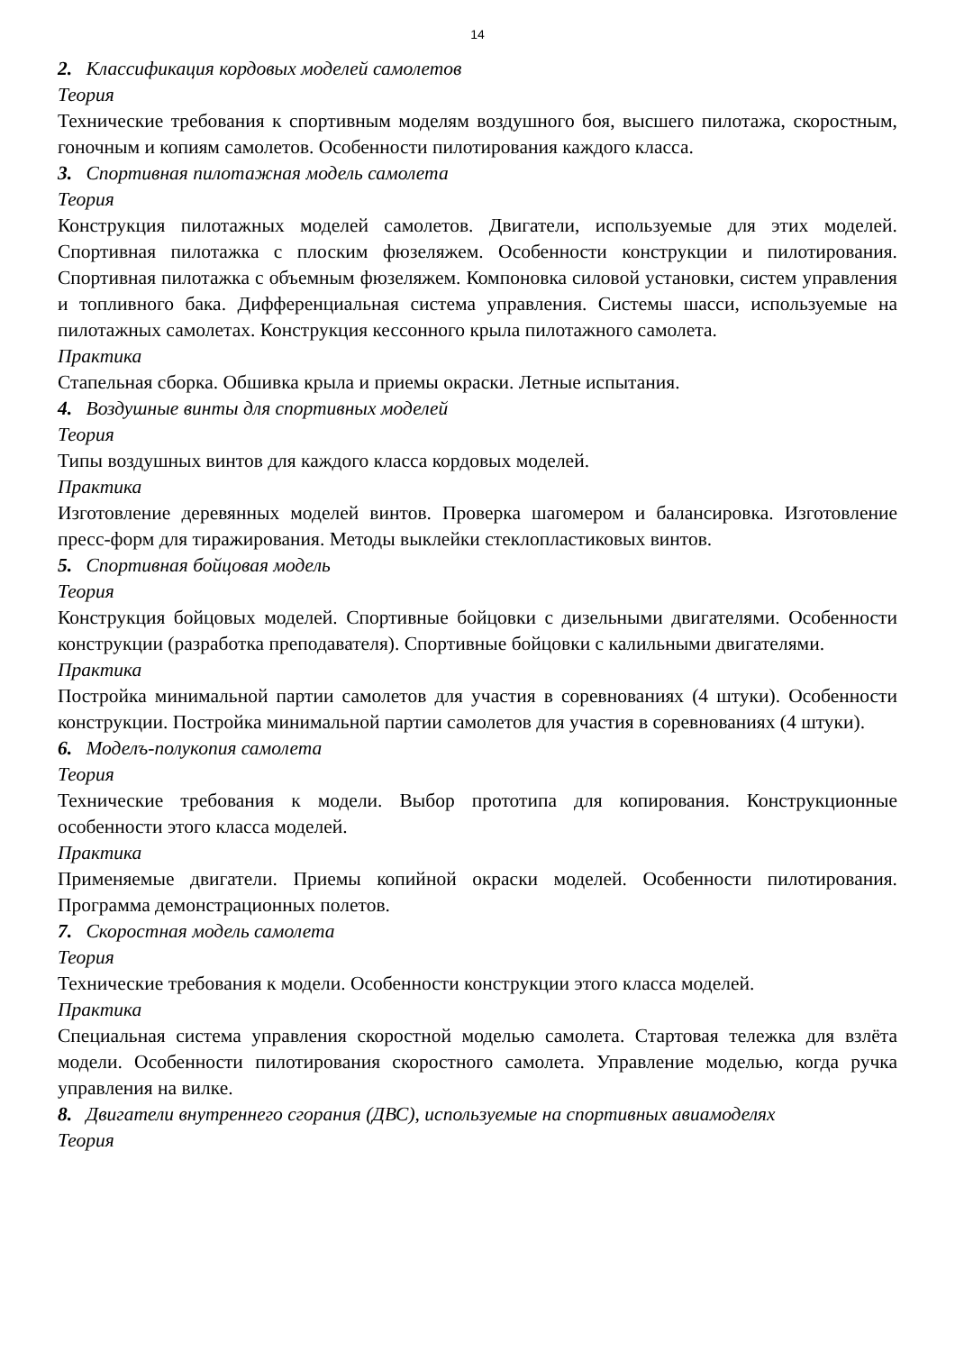14
2. Классификация кордовых моделей самолетов
Теория
Технические требования к спортивным моделям воздушного боя, высшего пилотажа, скоростным, гоночным и копиям самолетов. Особенности пилотирования каждого класса.
3. Спортивная пилотажная модель самолета
Теория
Конструкция пилотажных моделей самолетов. Двигатели, используемые для этих моделей. Спортивная пилотажка с плоским фюзеляжем. Особенности конструкции и пилотирования. Спортивная пилотажка с объемным фюзеляжем. Компоновка силовой установки, систем управления и топливного бака. Дифференциальная система управления. Системы шасси, используемые на пилотажных самолетах. Конструкция кессонного крыла пилотажного самолета.
Практика
Стапельная сборка. Обшивка крыла и приемы окраски. Летные испытания.
4. Воздушные винты для спортивных моделей
Теория
Типы воздушных винтов для каждого класса кордовых моделей.
Практика
Изготовление деревянных моделей винтов. Проверка шагомером и балансировка. Изготовление пресс-форм для тиражирования. Методы выклейки стеклопластиковых винтов.
5. Спортивная бойцовая модель
Теория
Конструкция бойцовых моделей. Спортивные бойцовки с дизельными двигателями. Особенности конструкции (разработка преподавателя). Спортивные бойцовки с калильными двигателями.
Практика
Постройка минимальной партии самолетов для участия в соревнованиях (4 штуки). Особенности конструкции. Постройка минимальной партии самолетов для участия в соревнованиях (4 штуки).
6. Моделъ-полукопия самолета
Теория
Технические требования к модели. Выбор прототипа для копирования. Конструкционные особенности этого класса моделей.
Практика
Применяемые двигатели. Приемы копийной окраски моделей. Особенности пилотирования. Программа демонстрационных полетов.
7. Скоростная модель самолета
Теория
Технические требования к модели. Особенности конструкции этого класса моделей.
Практика
Специальная система управления скоростной моделью самолета. Стартовая тележка для взлёта модели. Особенности пилотирования скоростного самолета. Управление моделью, когда ручка управления на вилке.
8. Двигатели внутреннего сгорания (ДВС), используемые на спортивных авиамоделях
Теория